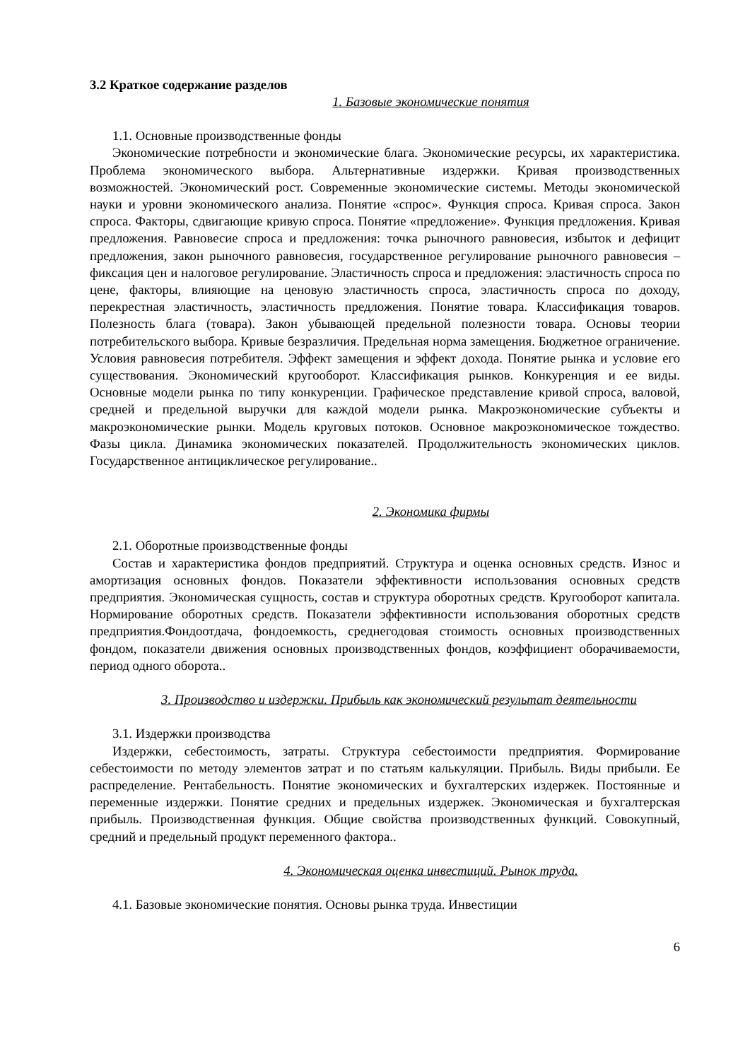3.2 Краткое содержание разделов
1. Базовые экономические понятия
1.1. Основные производственные фонды
Экономические потребности и экономические блага. Экономические ресурсы, их характеристика. Проблема экономического выбора. Альтернативные издержки. Кривая производственных возможностей. Экономический рост. Современные экономические системы. Методы экономической науки и уровни экономического анализа. Понятие «спрос». Функция спроса. Кривая спроса. Закон спроса. Факторы, сдвигающие кривую спроса. Понятие «предложение». Функция предложения. Кривая предложения. Равновесие спроса и предложения: точка рыночного равновесия, избыток и дефицит предложения, закон рыночного равновесия, государственное регулирование рыночного равновесия – фиксация цен и налоговое регулирование. Эластичность спроса и предложения: эластичность спроса по цене, факторы, влияющие на ценовую эластичность спроса, эластичность спроса по доходу, перекрестная эластичность, эластичность предложения. Понятие товара. Классификация товаров. Полезность блага (товара). Закон убывающей предельной полезности товара. Основы теории потребительского выбора. Кривые безразличия. Предельная норма замещения. Бюджетное ограничение. Условия равновесия потребителя. Эффект замещения и эффект дохода. Понятие рынка и условие его существования. Экономический кругооборот. Классификация рынков. Конкуренция и ее виды. Основные модели рынка по типу конкуренции. Графическое представление кривой спроса, валовой, средней и предельной выручки для каждой модели рынка. Макроэкономические субъекты и макроэкономические рынки. Модель круговых потоков. Основное макроэкономическое тождество. Фазы цикла. Динамика экономических показателей. Продолжительность экономических циклов. Государственное антициклическое регулирование..
2. Экономика фирмы
2.1. Оборотные производственные фонды
Состав и характеристика фондов предприятий. Структура и оценка основных средств. Износ и амортизация основных фондов. Показатели эффективности использования основных средств предприятия. Экономическая сущность, состав и структура оборотных средств. Кругооборот капитала. Нормирование оборотных средств. Показатели эффективности использования оборотных средств предприятия.Фондоотдача, фондоемкость, среднегодовая стоимость основных производственных фондом, показатели движения основных производственных фондов, коэффициент оборачиваемости, период одного оборота..
3. Производство и издержки. Прибыль как экономический результат деятельности
3.1. Издержки производства
Издержки, себестоимость, затраты. Структура себестоимости предприятия. Формирование себестоимости по методу элементов затрат и по статьям калькуляции. Прибыль. Виды прибыли. Ее распределение. Рентабельность. Понятие экономических и бухгалтерских издержек. Постоянные и переменные издержки. Понятие средних и предельных издержек. Экономическая и бухгалтерская прибыль. Производственная функция. Общие свойства производственных функций. Совокупный, средний и предельный продукт переменного фактора..
4. Экономическая оценка инвестиций. Рынок труда.
4.1. Базовые экономические понятия. Основы рынка труда. Инвестиции
6